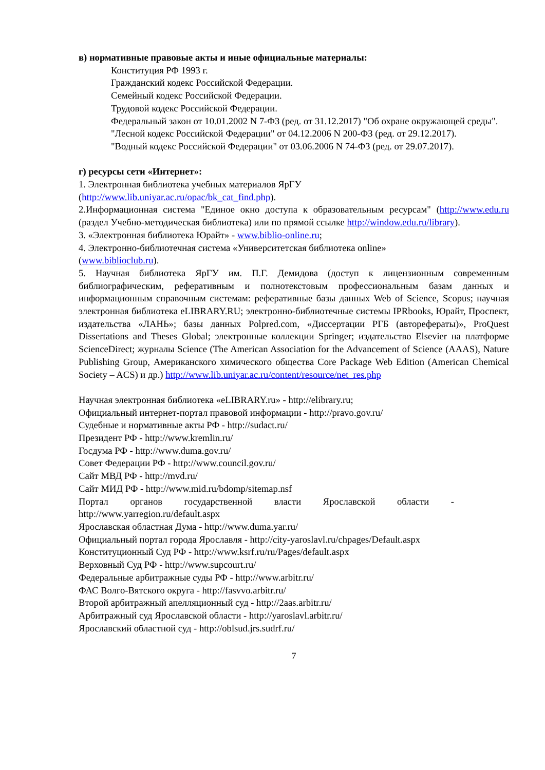в) нормативные правовые акты и иные официальные материалы:
Конституция РФ 1993 г.
Гражданский кодекс Российской Федерации.
Семейный кодекс Российской Федерации.
Трудовой кодекс Российской Федерации.
Федеральный закон от 10.01.2002 N 7-ФЗ (ред. от 31.12.2017) "Об охране окружающей среды".
"Лесной кодекс Российской Федерации" от 04.12.2006 N 200-ФЗ (ред. от 29.12.2017).
"Водный кодекс Российской Федерации" от 03.06.2006 N 74-ФЗ (ред. от 29.07.2017).
г) ресурсы сети «Интернет»:
1. Электронная библиотека учебных материалов ЯрГУ
(http://www.lib.uniyar.ac.ru/opac/bk_cat_find.php).
2.Информационная система "Единое окно доступа к образовательным ресурсам" (http://www.edu.ru (раздел Учебно-методическая библиотека) или по прямой ссылке http://window.edu.ru/library).
3. «Электронная библиотека Юрайт» - www.biblio-online.ru;
4. Электронно-библиотечная система «Университетская библиотека online»
(www.biblioclub.ru).
5. Научная библиотека ЯрГУ им. П.Г. Демидова (доступ к лицензионным современным библиографическим, реферативным и полнотекстовым профессиональным базам данных и информационным справочным системам: реферативные базы данных Web of Science, Scopus; научная электронная библиотека eLIBRARY.RU; электронно-библиотечные системы IPRbooks, Юрайт, Проспект, издательства «ЛАНЬ»; базы данных Polpred.com, «Диссертации РГБ (авторефераты)», ProQuest Dissertations and Theses Global; электронные коллекции Springer; издательство Elsevier на платформе ScienceDirect; журналы Science (The American Association for the Advancement of Science (AAAS), Nature Publishing Group, Американского химического общества Core Package Web Edition (American Chemical Society – ACS) и др.) http://www.lib.uniyar.ac.ru/content/resource/net_res.php
Научная электронная библиотека «eLIBRARY.ru» - http://elibrary.ru;
Официальный интернет-портал правовой информации - http://pravo.gov.ru/
Судебные и нормативные акты РФ - http://sudact.ru/
Президент РФ - http://www.kremlin.ru/
Госдума РФ - http://www.duma.gov.ru/
Совет Федерации РФ - http://www.council.gov.ru/
Сайт МВД РФ - http://mvd.ru/
Сайт МИД РФ - http://www.mid.ru/bdomp/sitemap.nsf
Портал органов государственной власти Ярославской области -
http://www.yarregion.ru/default.aspx
Ярославская областная Дума - http://www.duma.yar.ru/
Официальный портал города Ярославля - http://city-yaroslavl.ru/chpages/Default.aspx
Конституционный Суд РФ - http://www.ksrf.ru/ru/Pages/default.aspx
Верховный Суд РФ - http://www.supcourt.ru/
Федеральные арбитражные суды РФ - http://www.arbitr.ru/
ФАС Волго-Вятского округа - http://fasvvo.arbitr.ru/
Второй арбитражный апелляционный суд - http://2aas.arbitr.ru/
Арбитражный суд Ярославской области - http://yaroslavl.arbitr.ru/
Ярославский областной суд - http://oblsud.jrs.sudrf.ru/
7